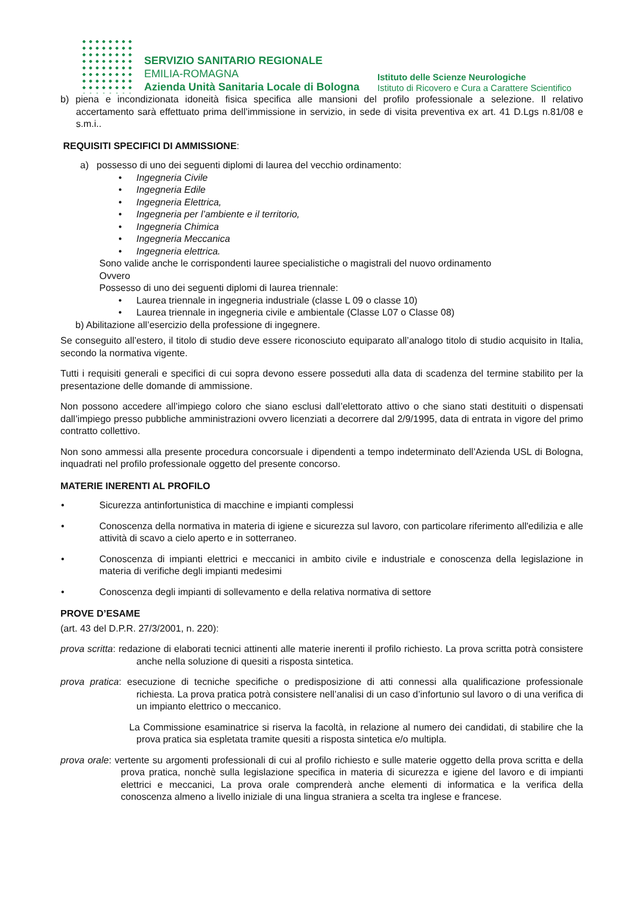SERVIZIO SANITARIO REGIONALE
EMILIA-ROMAGNA
Azienda Unità Sanitaria Locale di Bologna
Istituto delle Scienze Neurologiche
Istituto di Ricovero e Cura a Carattere Scientifico
b) piena e incondizionata idoneità fisica specifica alle mansioni del profilo professionale a selezione. Il relativo accertamento sarà effettuato prima dell’immissione in servizio, in sede di visita preventiva ex art. 41 D.Lgs n.81/08 e s.m.i..
REQUISITI SPECIFICI DI AMMISSIONE:
a) possesso di uno dei seguenti diplomi di laurea del vecchio ordinamento:
• Ingegneria Civile
• Ingegneria Edile
• Ingegneria Elettrica,
• Ingegneria per l’ambiente e il territorio,
• Ingegneria Chimica
• Ingegneria Meccanica
• Ingegneria elettrica.
Sono valide anche le corrispondenti lauree specialistiche o magistrali del nuovo ordinamento
Ovvero
Possesso di uno dei seguenti diplomi di laurea triennale:
• Laurea triennale in ingegneria industriale (classe L 09 o classe 10)
• Laurea triennale in ingegneria civile e ambientale (Classe L07 o Classe 08)
b) Abilitazione all’esercizio della professione di ingegnere.
Se conseguito all’estero, il titolo di studio deve essere riconosciuto equiparato all’analogo titolo di studio acquisito in Italia, secondo la normativa vigente.
Tutti i requisiti generali e specifici di cui sopra devono essere posseduti alla data di scadenza del termine stabilito per la presentazione delle domande di ammissione.
Non possono accedere all’impiego coloro che siano esclusi dall’elettorato attivo o che siano stati destituiti o dispensati dall’impiego presso pubbliche amministrazioni ovvero licenziati a decorrere dal 2/9/1995, data di entrata in vigore del primo contratto collettivo.
Non sono ammessi alla presente procedura concorsuale i dipendenti a tempo indeterminato dell’Azienda USL di Bologna, inquadrati nel profilo professionale oggetto del presente concorso.
MATERIE INERENTI AL PROFILO
• Sicurezza antinfortunistica di macchine e impianti complessi
• Conoscenza della normativa in materia di igiene e sicurezza sul lavoro, con particolare riferimento all'edilizia e alle attività di scavo a cielo aperto e in sotterraneo.
• Conoscenza di impianti elettrici e meccanici in ambito civile e industriale e conoscenza della legislazione in materia di verifiche degli impianti medesimi
• Conoscenza degli impianti di sollevamento e della relativa normativa di settore
PROVE D’ESAME
(art. 43 del D.P.R. 27/3/2001, n. 220):
prova scritta: redazione di elaborati tecnici attinenti alle materie inerenti il profilo richiesto. La prova scritta potrà consistere anche nella soluzione di quesiti a risposta sintetica.
prova pratica: esecuzione di tecniche specifiche o predisposizione di atti connessi alla qualificazione professionale richiesta. La prova pratica potrà consistere nell’analisi di un caso d’infortunio sul lavoro o di una verifica di un impianto elettrico o meccanico.
La Commissione esaminatrice si riserva la facoltà, in relazione al numero dei candidati, di stabilire che la prova pratica sia espletata tramite quesiti a risposta sintetica e/o multipla.
prova orale: vertente su argomenti professionali di cui al profilo richiesto e sulle materie oggetto della prova scritta e della prova pratica, nonchè sulla legislazione specifica in materia di sicurezza e igiene del lavoro e di impianti elettrici e meccanici, La prova orale comprenderà anche elementi di informatica e la verifica della conoscenza almeno a livello iniziale di una lingua straniera a scelta tra inglese e francese.